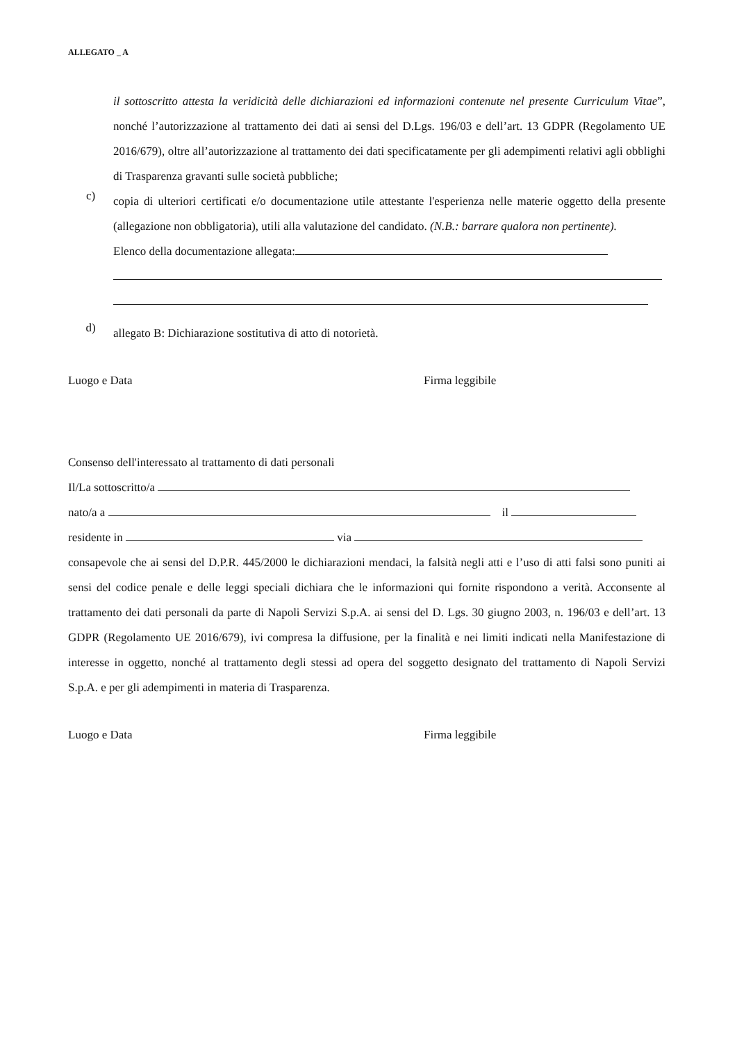ALLEGATO _ A
il sottoscritto attesta la veridicità delle dichiarazioni ed informazioni contenute nel presente Curriculum Vitae”, nonché l’autorizzazione al trattamento dei dati ai sensi del D.Lgs. 196/03 e dell’art. 13 GDPR (Regolamento UE 2016/679), oltre all’autorizzazione al trattamento dei dati specificatamente per gli adempimenti relativi agli obblighi di Trasparenza gravanti sulle società pubbliche;
c)
copia di ulteriori certificati e/o documentazione utile attestante l'esperienza nelle materie oggetto della presente (allegazione non obbligatoria), utili alla valutazione del candidato. (N.B.: barrare qualora non pertinente).
Elenco della documentazione allegata:
d)
allegato B: Dichiarazione sostitutiva di atto di notorietà.
Luogo e Data Firma leggibile
Consenso dell'interessato al trattamento di dati personali
Il/La sottoscritto/a
nato/a a il
residente in via
consapevole che ai sensi del D.P.R. 445/2000 le dichiarazioni mendaci, la falsità negli atti e l’uso di atti falsi sono puniti ai sensi del codice penale e delle leggi speciali dichiara che le informazioni qui fornite rispondono a verità. Acconsente al trattamento dei dati personali da parte di Napoli Servizi S.p.A. ai sensi del D. Lgs. 30 giugno 2003, n. 196/03 e dell’art. 13 GDPR (Regolamento UE 2016/679), ivi compresa la diffusione, per la finalità e nei limiti indicati nella Manifestazione di interesse in oggetto, nonché al trattamento degli stessi ad opera del soggetto designato del trattamento di Napoli Servizi S.p.A. e per gli adempimenti in materia di Trasparenza.
Luogo e Data Firma leggibile